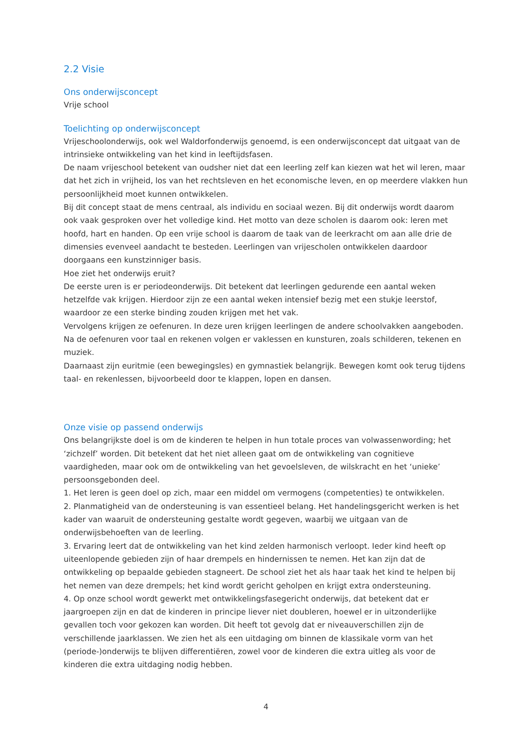2.2 Visie
Ons onderwijsconcept
Vrije school
Toelichting op onderwijsconcept
Vrijeschoolonderwijs, ook wel Waldorfonderwijs genoemd, is een onderwijsconcept dat uitgaat van de intrinsieke ontwikkeling van het kind in leeftijdsfasen.
De naam vrijeschool betekent van oudsher niet dat een leerling zelf kan kiezen wat het wil leren, maar dat het zich in vrijheid, los van het rechtsleven en het economische leven, en op meerdere vlakken hun persoonlijkheid moet kunnen ontwikkelen.
Bij dit concept staat de mens centraal, als individu en sociaal wezen. Bij dit onderwijs wordt daarom ook vaak gesproken over het volledige kind. Het motto van deze scholen is daarom ook: leren met hoofd, hart en handen. Op een vrije school is daarom de taak van de leerkracht om aan alle drie de dimensies evenveel aandacht te besteden. Leerlingen van vrijescholen ontwikkelen daardoor doorgaans een kunstzinniger basis.
Hoe ziet het onderwijs eruit?
De eerste uren is er periodeonderwijs. Dit betekent dat leerlingen gedurende een aantal weken hetzelfde vak krijgen. Hierdoor zijn ze een aantal weken intensief bezig met een stukje leerstof, waardoor ze een sterke binding zouden krijgen met het vak.
Vervolgens krijgen ze oefenuren. In deze uren krijgen leerlingen de andere schoolvakken aangeboden.
Na de oefenuren voor taal en rekenen volgen er vaklessen en kunsturen, zoals schilderen, tekenen en muziek.
Daarnaast zijn euritmie (een bewegingsles) en gymnastiek belangrijk. Bewegen komt ook terug tijdens taal- en rekenlessen, bijvoorbeeld door te klappen, lopen en dansen.
Onze visie op passend onderwijs
Ons belangrijkste doel is om de kinderen te helpen in hun totale proces van volwassenwording; het ‘zichzelf’ worden. Dit betekent dat het niet alleen gaat om de ontwikkeling van cognitieve vaardigheden, maar ook om de ontwikkeling van het gevoelsleven, de wilskracht en het ‘unieke’ persoonsgebonden deel.
1. Het leren is geen doel op zich, maar een middel om vermogens (competenties) te ontwikkelen.
2. Planmatigheid van de ondersteuning is van essentieel belang. Het handelingsgericht werken is het kader van waaruit de ondersteuning gestalte wordt gegeven, waarbij we uitgaan van de onderwijsbehoeften van de leerling.
3. Ervaring leert dat de ontwikkeling van het kind zelden harmonisch verloopt. Ieder kind heeft op uiteenlopende gebieden zijn of haar drempels en hindernissen te nemen. Het kan zijn dat de ontwikkeling op bepaalde gebieden stagneert. De school ziet het als haar taak het kind te helpen bij het nemen van deze drempels; het kind wordt gericht geholpen en krijgt extra ondersteuning.
4. Op onze school wordt gewerkt met ontwikkelingsfasegericht onderwijs, dat betekent dat er jaargroepen zijn en dat de kinderen in principe liever niet doubleren, hoewel er in uitzonderlijke gevallen toch voor gekozen kan worden. Dit heeft tot gevolg dat er niveauverschillen zijn de verschillende jaarklassen. We zien het als een uitdaging om binnen de klassikale vorm van het (periode-)onderwijs te blijven differentiëren, zowel voor de kinderen die extra uitleg als voor de kinderen die extra uitdaging nodig hebben.
4